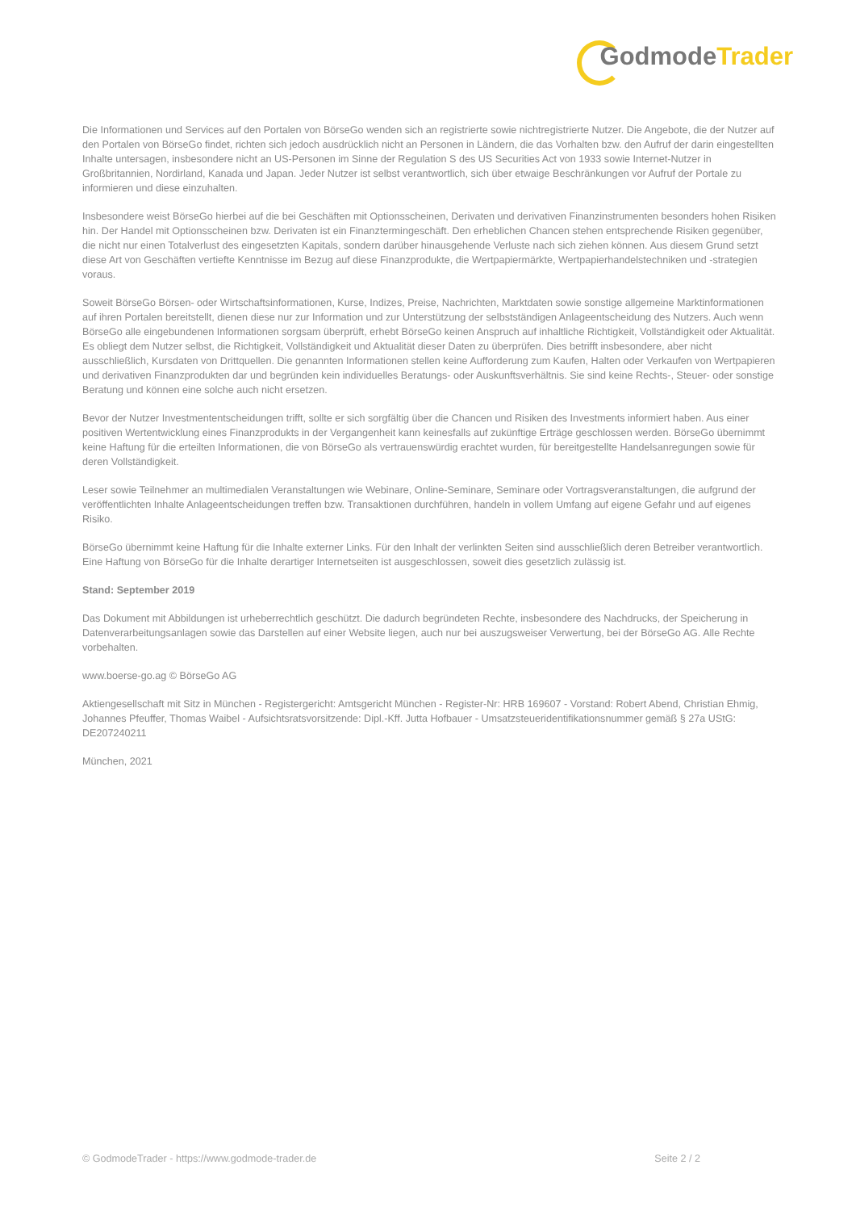GodmodeTrader
Die Informationen und Services auf den Portalen von BörseGo wenden sich an registrierte sowie nichtregistrierte Nutzer. Die Angebote, die der Nutzer auf den Portalen von BörseGo findet, richten sich jedoch ausdrücklich nicht an Personen in Ländern, die das Vorhalten bzw. den Aufruf der darin eingestellten Inhalte untersagen, insbesondere nicht an US-Personen im Sinne der Regulation S des US Securities Act von 1933 sowie Internet-Nutzer in Großbritannien, Nordirland, Kanada und Japan. Jeder Nutzer ist selbst verantwortlich, sich über etwaige Beschränkungen vor Aufruf der Portale zu informieren und diese einzuhalten.
Insbesondere weist BörseGo hierbei auf die bei Geschäften mit Optionsscheinen, Derivaten und derivativen Finanzinstrumenten besonders hohen Risiken hin. Der Handel mit Optionsscheinen bzw. Derivaten ist ein Finanztermingeschäft. Den erheblichen Chancen stehen entsprechende Risiken gegenüber, die nicht nur einen Totalverlust des eingesetzten Kapitals, sondern darüber hinausgehende Verluste nach sich ziehen können. Aus diesem Grund setzt diese Art von Geschäften vertiefte Kenntnisse im Bezug auf diese Finanzprodukte, die Wertpapiermärkte, Wertpapierhandelstechniken und -strategien voraus.
Soweit BörseGo Börsen- oder Wirtschaftsinformationen, Kurse, Indizes, Preise, Nachrichten, Marktdaten sowie sonstige allgemeine Marktinformationen auf ihren Portalen bereitstellt, dienen diese nur zur Information und zur Unterstützung der selbstständigen Anlageentscheidung des Nutzers. Auch wenn BörseGo alle eingebundenen Informationen sorgsam überprüft, erhebt BörseGo keinen Anspruch auf inhaltliche Richtigkeit, Vollständigkeit oder Aktualität. Es obliegt dem Nutzer selbst, die Richtigkeit, Vollständigkeit und Aktualität dieser Daten zu überprüfen. Dies betrifft insbesondere, aber nicht ausschließlich, Kursdaten von Drittquellen. Die genannten Informationen stellen keine Aufforderung zum Kaufen, Halten oder Verkaufen von Wertpapieren und derivativen Finanzprodukten dar und begründen kein individuelles Beratungs- oder Auskunftsverhältnis. Sie sind keine Rechts-, Steuer- oder sonstige Beratung und können eine solche auch nicht ersetzen.
Bevor der Nutzer Investmententscheidungen trifft, sollte er sich sorgfältig über die Chancen und Risiken des Investments informiert haben. Aus einer positiven Wertentwicklung eines Finanzprodukts in der Vergangenheit kann keinesfalls auf zukünftige Erträge geschlossen werden. BörseGo übernimmt keine Haftung für die erteilten Informationen, die von BörseGo als vertrauenswürdig erachtet wurden, für bereitgestellte Handelsanregungen sowie für deren Vollständigkeit.
Leser sowie Teilnehmer an multimedialen Veranstaltungen wie Webinare, Online-Seminare, Seminare oder Vortragsveranstaltungen, die aufgrund der veröffentlichten Inhalte Anlageentscheidungen treffen bzw. Transaktionen durchführen, handeln in vollem Umfang auf eigene Gefahr und auf eigenes Risiko.
BörseGo übernimmt keine Haftung für die Inhalte externer Links. Für den Inhalt der verlinkten Seiten sind ausschließlich deren Betreiber verantwortlich. Eine Haftung von BörseGo für die Inhalte derartiger Internetseiten ist ausgeschlossen, soweit dies gesetzlich zulässig ist.
Stand: September 2019
Das Dokument mit Abbildungen ist urheberrechtlich geschützt. Die dadurch begründeten Rechte, insbesondere des Nachdrucks, der Speicherung in Datenverarbeitungsanlagen sowie das Darstellen auf einer Website liegen, auch nur bei auszugsweiser Verwertung, bei der BörseGo AG. Alle Rechte vorbehalten.
www.boerse-go.ag © BörseGo AG
Aktiengesellschaft mit Sitz in München - Registergericht: Amtsgericht München - Register-Nr: HRB 169607 - Vorstand: Robert Abend, Christian Ehmig, Johannes Pfeuffer, Thomas Waibel - Aufsichtsratsvorsitzende: Dipl.-Kff. Jutta Hofbauer - Umsatzsteueridentifikationsnummer gemäß § 27a UStG: DE207240211
München, 2021
© GodmodeTrader - https://www.godmode-trader.de Seite 2 / 2